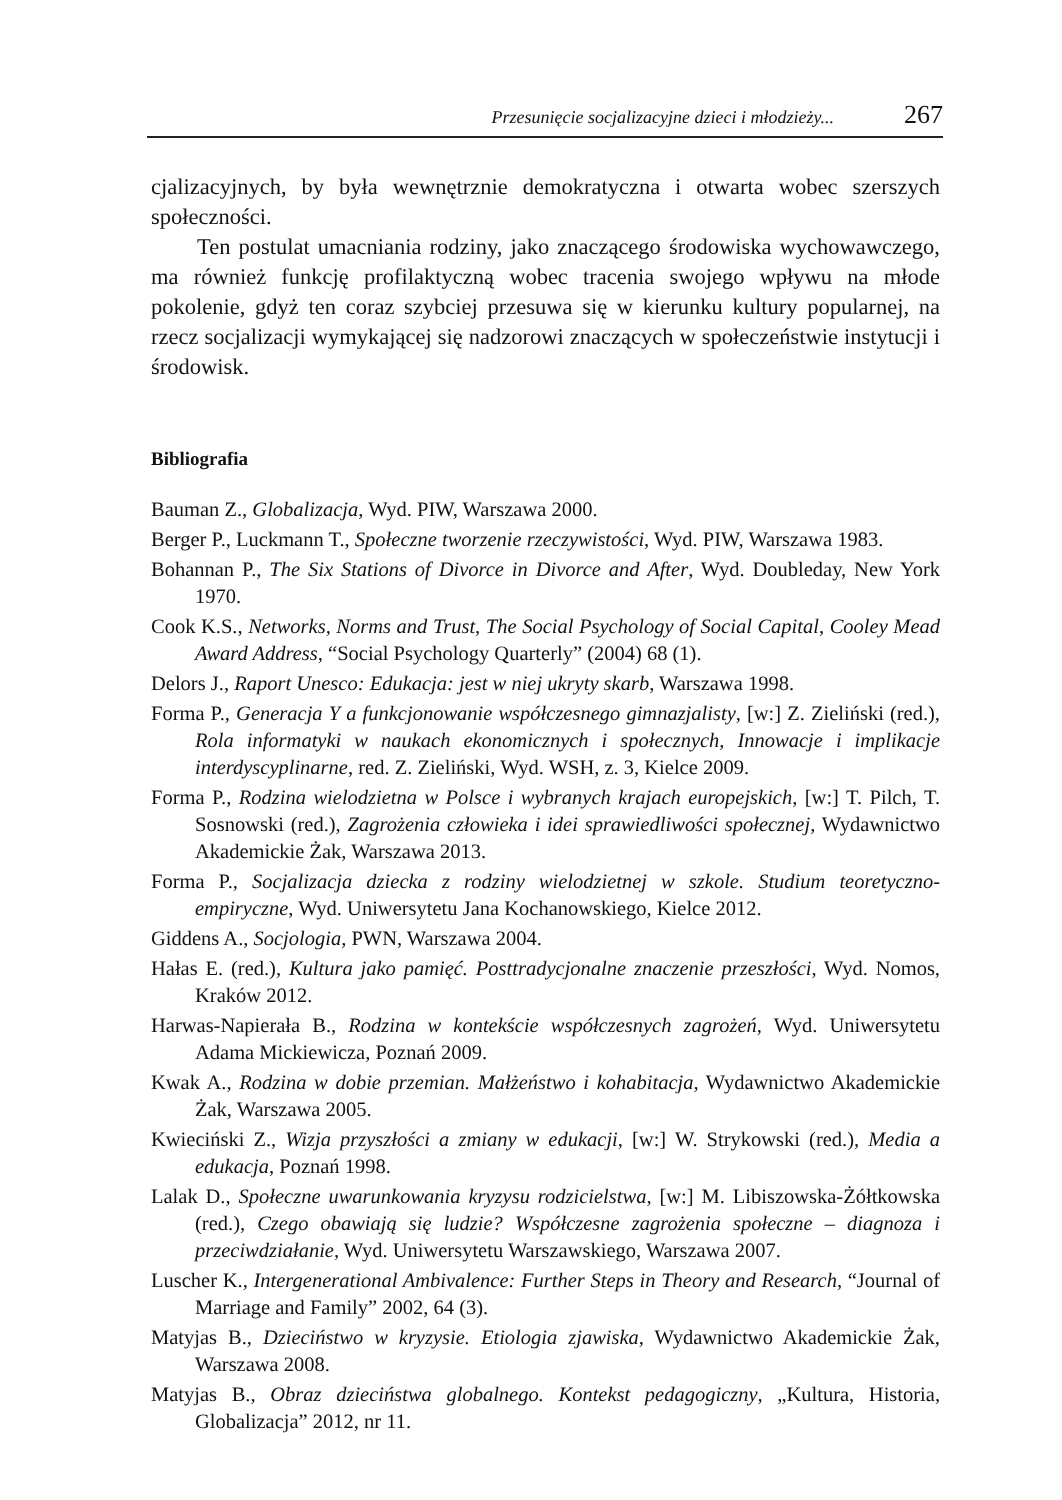Przesunięcie socjalizacyjne dzieci i młodzieży... 267
cjalizacyjnych, by była wewnętrznie demokratyczna i otwarta wobec szerszych społeczności.
Ten postulat umacniania rodziny, jako znaczącego środowiska wychowawczego, ma również funkcję profilaktyczną wobec tracenia swojego wpływu na młode pokolenie, gdyż ten coraz szybciej przesuwa się w kierunku kultury popularnej, na rzecz socjalizacji wymykającej się nadzorowi znaczących w społeczeństwie instytucji i środowisk.
Bibliografia
Bauman Z., Globalizacja, Wyd. PIW, Warszawa 2000.
Berger P., Luckmann T., Społeczne tworzenie rzeczywistości, Wyd. PIW, Warszawa 1983.
Bohannan P., The Six Stations of Divorce in Divorce and After, Wyd. Doubleday, New York 1970.
Cook K.S., Networks, Norms and Trust, The Social Psychology of Social Capital, Cooley Mead Award Address, “Social Psychology Quarterly” (2004) 68 (1).
Delors J., Raport Unesco: Edukacja: jest w niej ukryty skarb, Warszawa 1998.
Forma P., Generacja Y a funkcjonowanie współczesnego gimnazjalisty, [w:] Z. Zieliński (red.), Rola informatyki w naukach ekonomicznych i społecznych, Innowacje i implikacje interdyscyplinarne, red. Z. Zieliński, Wyd. WSH, z. 3, Kielce 2009.
Forma P., Rodzina wielodzietna w Polsce i wybranych krajach europejskich, [w:] T. Pilch, T. Sosnowski (red.), Zagrożenia człowieka i idei sprawiedliwości społecznej, Wydawnictwo Akademickie Żak, Warszawa 2013.
Forma P., Socjalizacja dziecka z rodziny wielodzietnej w szkole. Studium teoretyczno-empiryczne, Wyd. Uniwersytetu Jana Kochanowskiego, Kielce 2012.
Giddens A., Socjologia, PWN, Warszawa 2004.
Hałas E. (red.), Kultura jako pamięć. Posttradycjonalne znaczenie przeszłości, Wyd. Nomos, Kraków 2012.
Harwas-Napierała B., Rodzina w kontekście współczesnych zagrożeń, Wyd. Uniwersytetu Adama Mickiewicza, Poznań 2009.
Kwak A., Rodzina w dobie przemian. Małżeństwo i kohabitacja, Wydawnictwo Akademickie Żak, Warszawa 2005.
Kwieciński Z., Wizja przyszłości a zmiany w edukacji, [w:] W. Strykowski (red.), Media a edukacja, Poznań 1998.
Lalak D., Społeczne uwarunkowania kryzysu rodzicielstwa, [w:] M. Libiszowska-Żółtkowska (red.), Czego obawiają się ludzie? Współczesne zagrożenia społeczne – diagnoza i przeciwdziałanie, Wyd. Uniwersytetu Warszawskiego, Warszawa 2007.
Luscher K., Intergenerational Ambivalence: Further Steps in Theory and Research, “Journal of Marriage and Family” 2002, 64 (3).
Matyjas B., Dzieciństwo w kryzysie. Etiologia zjawiska, Wydawnictwo Akademickie Żak, Warszawa 2008.
Matyjas B., Obraz dzieciństwa globalnego. Kontekst pedagogiczny, „Kultura, Historia, Globalizacja” 2012, nr 11.